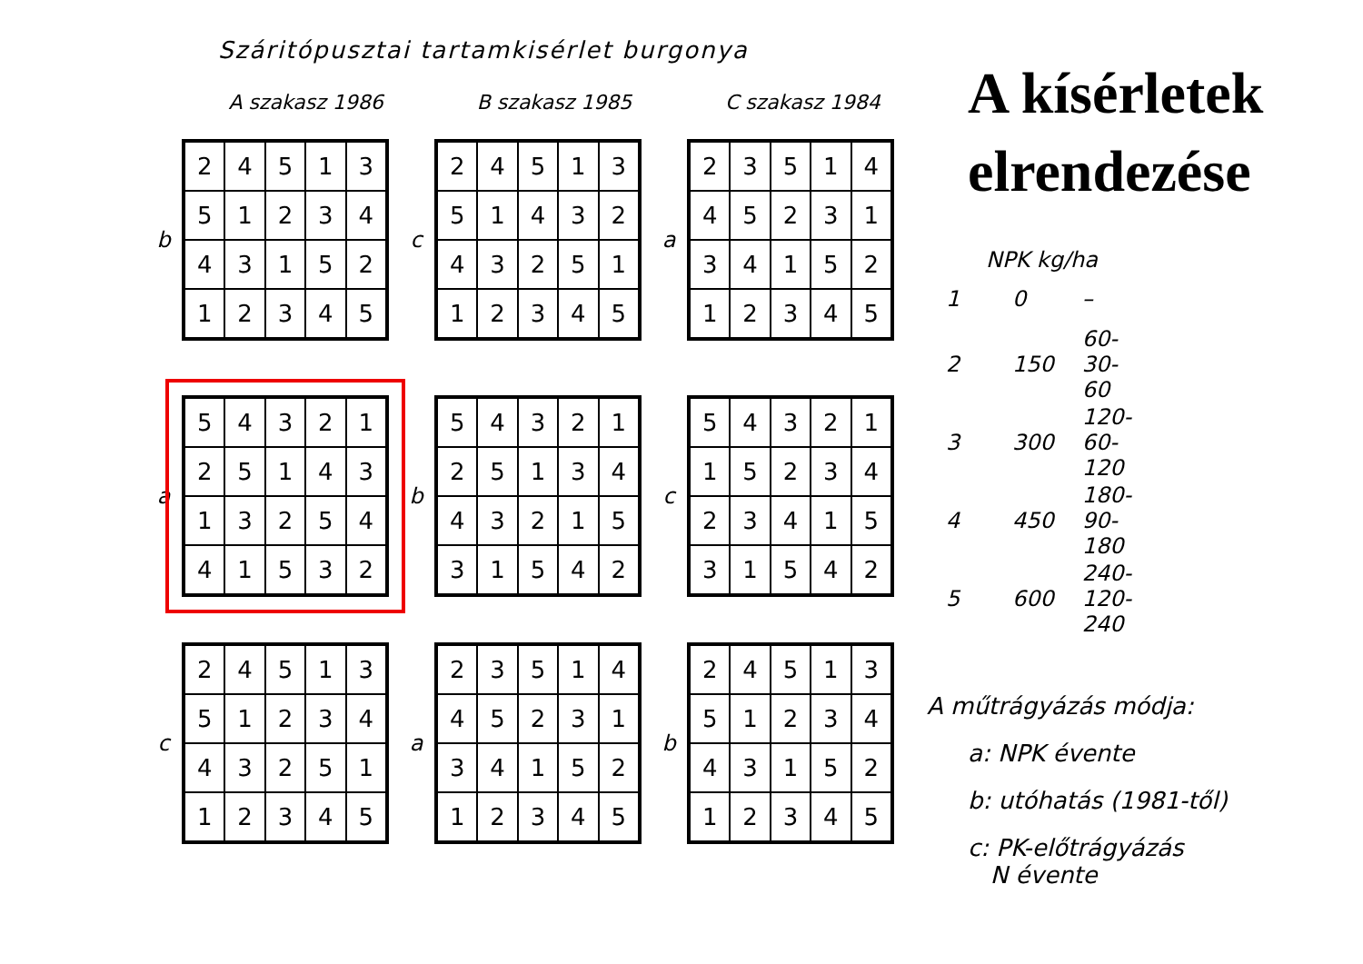Száritópusztai tartamkisérlet burgonya
A szakasz 1986 B szakasz 1985 C szakasz 1984
b
| 2 | 4 | 5 | 1 | 3 |
| 5 | 1 | 2 | 3 | 4 |
| 4 | 3 | 1 | 5 | 2 |
| 1 | 2 | 3 | 4 | 5 |
c
| 2 | 4 | 5 | 1 | 3 |
| 5 | 1 | 4 | 3 | 2 |
| 4 | 3 | 2 | 5 | 1 |
| 1 | 2 | 3 | 4 | 5 |
a
| 2 | 3 | 5 | 1 | 4 |
| 4 | 5 | 2 | 3 | 1 |
| 3 | 4 | 1 | 5 | 2 |
| 1 | 2 | 3 | 4 | 5 |
a
| 5 | 4 | 3 | 2 | 1 |
| 2 | 5 | 1 | 4 | 3 |
| 1 | 3 | 2 | 5 | 4 |
| 4 | 1 | 5 | 3 | 2 |
b
| 5 | 4 | 3 | 2 | 1 |
| 2 | 5 | 1 | 3 | 4 |
| 4 | 3 | 2 | 1 | 5 |
| 3 | 1 | 5 | 4 | 2 |
c
| 5 | 4 | 3 | 2 | 1 |
| 1 | 5 | 2 | 3 | 4 |
| 2 | 3 | 4 | 1 | 5 |
| 3 | 1 | 5 | 4 | 2 |
c
| 2 | 4 | 5 | 1 | 3 |
| 5 | 1 | 2 | 3 | 4 |
| 4 | 3 | 2 | 5 | 1 |
| 1 | 2 | 3 | 4 | 5 |
a
| 2 | 3 | 5 | 1 | 4 |
| 4 | 5 | 2 | 3 | 1 |
| 3 | 4 | 1 | 5 | 2 |
| 1 | 2 | 3 | 4 | 5 |
b
| 2 | 4 | 5 | 1 | 3 |
| 5 | 1 | 2 | 3 | 4 |
| 4 | 3 | 1 | 5 | 2 |
| 1 | 2 | 3 | 4 | 5 |
A kísérletek
elrendezése
NPK kg/ha
| 1 | 0 | – |
| 2 | 150 | 60-30-60 |
| 3 | 300 | 120-60-120 |
| 4 | 450 | 180-90-180 |
| 5 | 600 | 240-120-240 |
A műtrágyázás módja:
a: NPK évente
b: utóhatás (1981-től)
c: PK-előtrágyázás
N évente